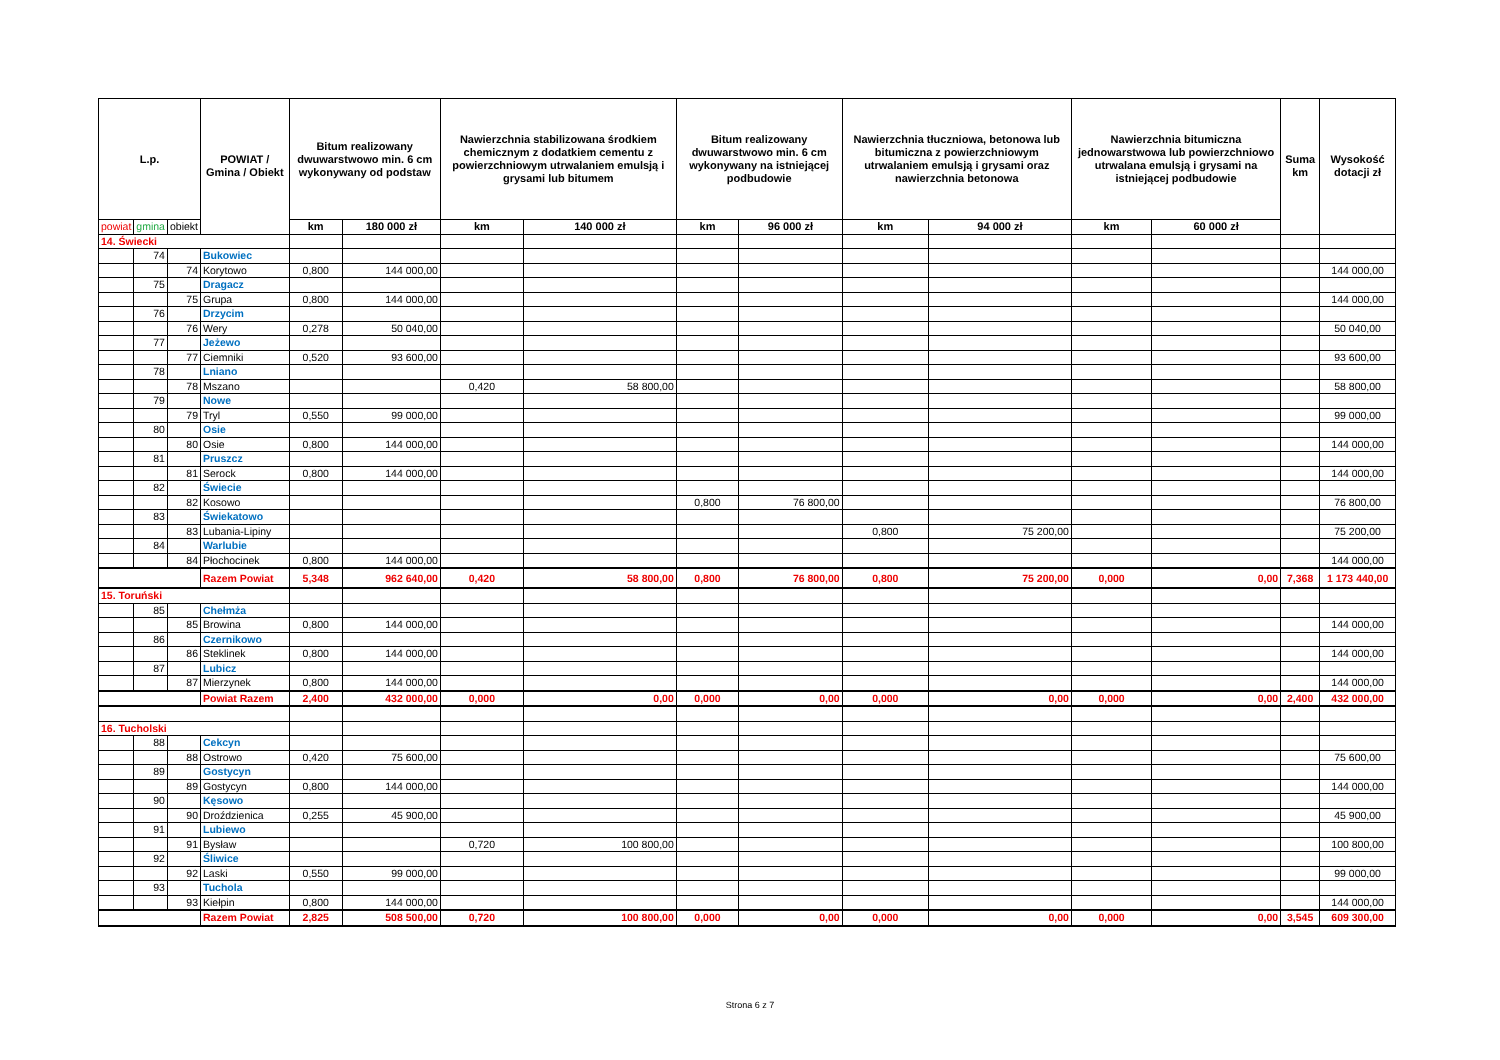| L.p. | | | POWIAT / Gmina / Obiekt | Bitum realizowany dwuwarstwowo min. 6 cm wykonywany od podstaw | | Nawierzchnia stabilizowana środkiem chemicznym z dodatkiem cementu z powierzchniowym utrwalaniem emulsją i grysami lub bitumem | | Bitum realizowany dwuwarstwowo min. 6 cm wykonywany na istniejącej podbudowie | | Nawierzchnia tłuczniowa, betonowa lub bitumiczna z powierzchniowym utrwalaniem emulsją i grysami oraz nawierzchnia betonowa | | Nawierzchnia bitumiczna jednowarstwowa lub powierzchniowo utrwalana emulsją i grysami na istniejącej podbudowie | | Suma km | Wysokość dotacji zł |
| --- | --- | --- | --- | --- | --- | --- | --- | --- | --- | --- | --- | --- | --- | --- | --- |
| powiat | gmina | obiekt | | km | 180 000 zł | km | 140 000 zł | km | 96 000 zł | km | 94 000 zł | km | 60 000 zł | | |
| 14. Świecki | | | | | | | | | | | | | | | |
| | 74 | | Bukowiec | | | | | | | | | | | | |
| | | 74 | Korytowo | 0,800 | 144 000,00 | | | | | | | | | | 144 000,00 |
| | 75 | | Dragacz | | | | | | | | | | | | |
| | | 75 | Grupa | 0,800 | 144 000,00 | | | | | | | | | | 144 000,00 |
| | 76 | | Drzycim | | | | | | | | | | | | |
| | | 76 | Wery | 0,278 | 50 040,00 | | | | | | | | | | 50 040,00 |
| | 77 | | Jeżewo | | | | | | | | | | | | |
| | | 77 | Ciemniki | 0,520 | 93 600,00 | | | | | | | | | | 93 600,00 |
| | 78 | | Lniano | | | | | | | | | | | | |
| | | 78 | Mszano | | | 0,420 | 58 800,00 | | | | | | | | 58 800,00 |
| | 79 | | Nowe | | | | | | | | | | | | |
| | | 79 | Tryl | 0,550 | 99 000,00 | | | | | | | | | | 99 000,00 |
| | 80 | | Osie | | | | | | | | | | | | |
| | | 80 | Osie | 0,800 | 144 000,00 | | | | | | | | | | 144 000,00 |
| | 81 | | Pruszcz | | | | | | | | | | | | |
| | | 81 | Serock | 0,800 | 144 000,00 | | | | | | | | | | 144 000,00 |
| | 82 | | Świecie | | | | | | | | | | | | |
| | | 82 | Kosowo | | | | | 0,800 | 76 800,00 | | | | | | 76 800,00 |
| | 83 | | Świekatowo | | | | | | | | | | | | |
| | | 83 | Lubania-Lipiny | | | | | | | 0,800 | 75 200,00 | | | | 75 200,00 |
| | 84 | | Warlubie | | | | | | | | | | | | |
| | | 84 | Płochocinek | 0,800 | 144 000,00 | | | | | | | | | | 144 000,00 |
| | | | Razem Powiat | 5,348 | 962 640,00 | 0,420 | 58 800,00 | 0,800 | 76 800,00 | 0,800 | 75 200,00 | 0,000 | 0,00 | 7,368 | 1 173 440,00 |
| 15. Toruński | | | | | | | | | | | | | | | |
| | 85 | | Chełmża | | | | | | | | | | | | |
| | | 85 | Browina | 0,800 | 144 000,00 | | | | | | | | | | 144 000,00 |
| | 86 | | Czernikowo | | | | | | | | | | | | |
| | | 86 | Steklinek | 0,800 | 144 000,00 | | | | | | | | | | 144 000,00 |
| | 87 | | Lubicz | | | | | | | | | | | | |
| | | 87 | Mierzynek | 0,800 | 144 000,00 | | | | | | | | | | 144 000,00 |
| | | | Powiat Razem | 2,400 | 432 000,00 | 0,000 | 0,00 | 0,000 | 0,00 | 0,000 | 0,00 | 0,000 | 0,00 | 2,400 | 432 000,00 |
| 16. Tucholski | | | | | | | | | | | | | | | |
| | 88 | | Cekcyn | | | | | | | | | | | | |
| | | 88 | Ostrowo | 0,420 | 75 600,00 | | | | | | | | | | 75 600,00 |
| | 89 | | Gostycyn | | | | | | | | | | | | |
| | | 89 | Gostycyn | 0,800 | 144 000,00 | | | | | | | | | | 144 000,00 |
| | 90 | | Kęsowo | | | | | | | | | | | | |
| | | 90 | Droździenica | 0,255 | 45 900,00 | | | | | | | | | | 45 900,00 |
| | 91 | | Lubiewo | | | | | | | | | | | | |
| | | 91 | Bysław | | | 0,720 | 100 800,00 | | | | | | | | 100 800,00 |
| | 92 | | Śliwice | | | | | | | | | | | | |
| | | 92 | Laski | 0,550 | 99 000,00 | | | | | | | | | | 99 000,00 |
| | 93 | | Tuchola | | | | | | | | | | | | |
| | | 93 | Kiełpin | 0,800 | 144 000,00 | | | | | | | | | | 144 000,00 |
| | | | Razem Powiat | 2,825 | 508 500,00 | 0,720 | 100 800,00 | 0,000 | 0,00 | 0,000 | 0,00 | 0,000 | 0,00 | 3,545 | 609 300,00 |
Strona 6 z 7